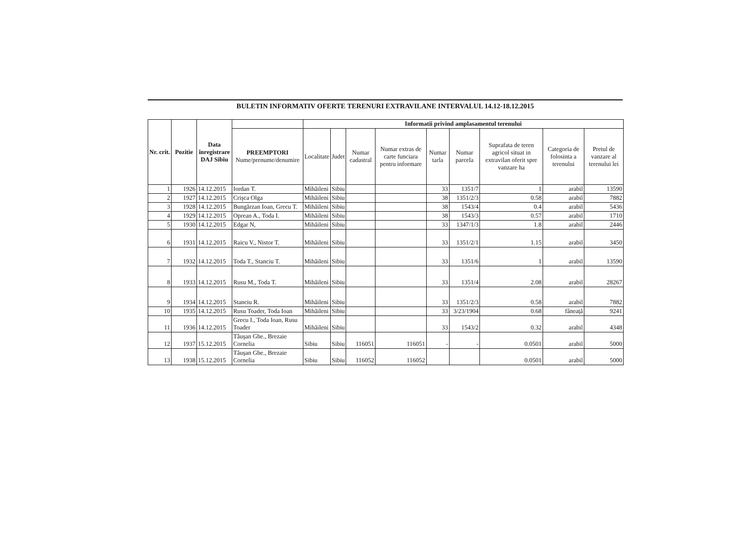BULETIN INFORMATIV OFERTE TERENURI EXTRAVILANE INTERVALUL 14.12-18.12.2015
| Nr. crit. | Pozitie | Data înregistrare DAJ Sibiu | | Informatii privind amplasamentul terenului | | | | | | | | |
| --- | --- | --- | --- | --- | --- | --- | --- | --- | --- | --- | --- | --- |
| | | | | Localitate | Judet | Numar cadastral | Numar extras de carte funciara pentru informare | Numar tarla | Numar parcela | Suprafata de teren agricol situat in extravilan oferit spre vanzare ha | Categoria de folosinta a terenului | Pretul de vanzare al terenului lei |
| | | | PREEMPTORI Nume/prenume/denumire | | | | | | | | | |
| 1 | 1926 | 14.12.2015 | Iordan T. | Mihăileni | Sibiu | | | 33 | 1351/7 | 1 | arabil | 13590 |
| 2 | 1927 | 14.12.2015 | Crişca Olga | Mihăileni | Sibiu | | | 38 | 1351/2/3 | 0.58 | arabil | 7882 |
| 3 | 1928 | 14.12.2015 | Bungărzan Ioan, Grecu T. | Mihăileni | Sibiu | | | 38 | 1543/4 | 0.4 | arabil | 5436 |
| 4 | 1929 | 14.12.2015 | Oprean A., Toda I. | Mihăileni | Sibiu | | | 38 | 1543/3 | 0.57 | arabil | 1710 |
| 5 | 1930 | 14.12.2015 | Edgar N, | Mihăileni | Sibiu | | | 33 | 1347/1/3 | 1.8 | arabil | 2446 |
| 6 | 1931 | 14.12.2015 | Raicu V., Nistor T. | Mihăileni | Sibiu | | | 33 | 1351/2/1 | 1.15 | arabil | 3450 |
| 7 | 1932 | 14.12.2015 | Toda T., Stanciu T. | Mihăileni | Sibiu | | | 33 | 1351/6 | 1 | arabil | 13590 |
| 8 | 1933 | 14.12.2015 | Rusu M., Toda T. | Mihăileni | Sibiu | | | 33 | 1351/4 | 2.08 | arabil | 28267 |
| 9 | 1934 | 14.12.2015 | Stanciu R. | Mihăileni | Sibiu | | | 33 | 1351/2/3 | 0.58 | arabil | 7882 |
| 10 | 1935 | 14.12.2015 | Rusu Toader, Toda Ioan | Mihăileni | Sibiu | | | 33 | 3/23/1904 | 0.68 | fâneaţă | 9241 |
| 11 | 1936 | 14.12.2015 | Grecu I., Toda Ioan, Rusu Toader | Mihăileni | Sibiu | | | 33 | 1543/2 | 0.32 | arabil | 4348 |
| 12 | 1937 | 15.12.2015 | Tăuşan Ghe., Brezaie Cornelia | Sibiu | Sibiu | 116051 | 116051 | - | - | 0.0501 | arabil | 5000 |
| 13 | 1938 | 15.12.2015 | Tăuşan Ghe., Brezaie Cornelia | Sibiu | Sibiu | 116052 | 116052 | | | 0.0501 | arabil | 5000 |